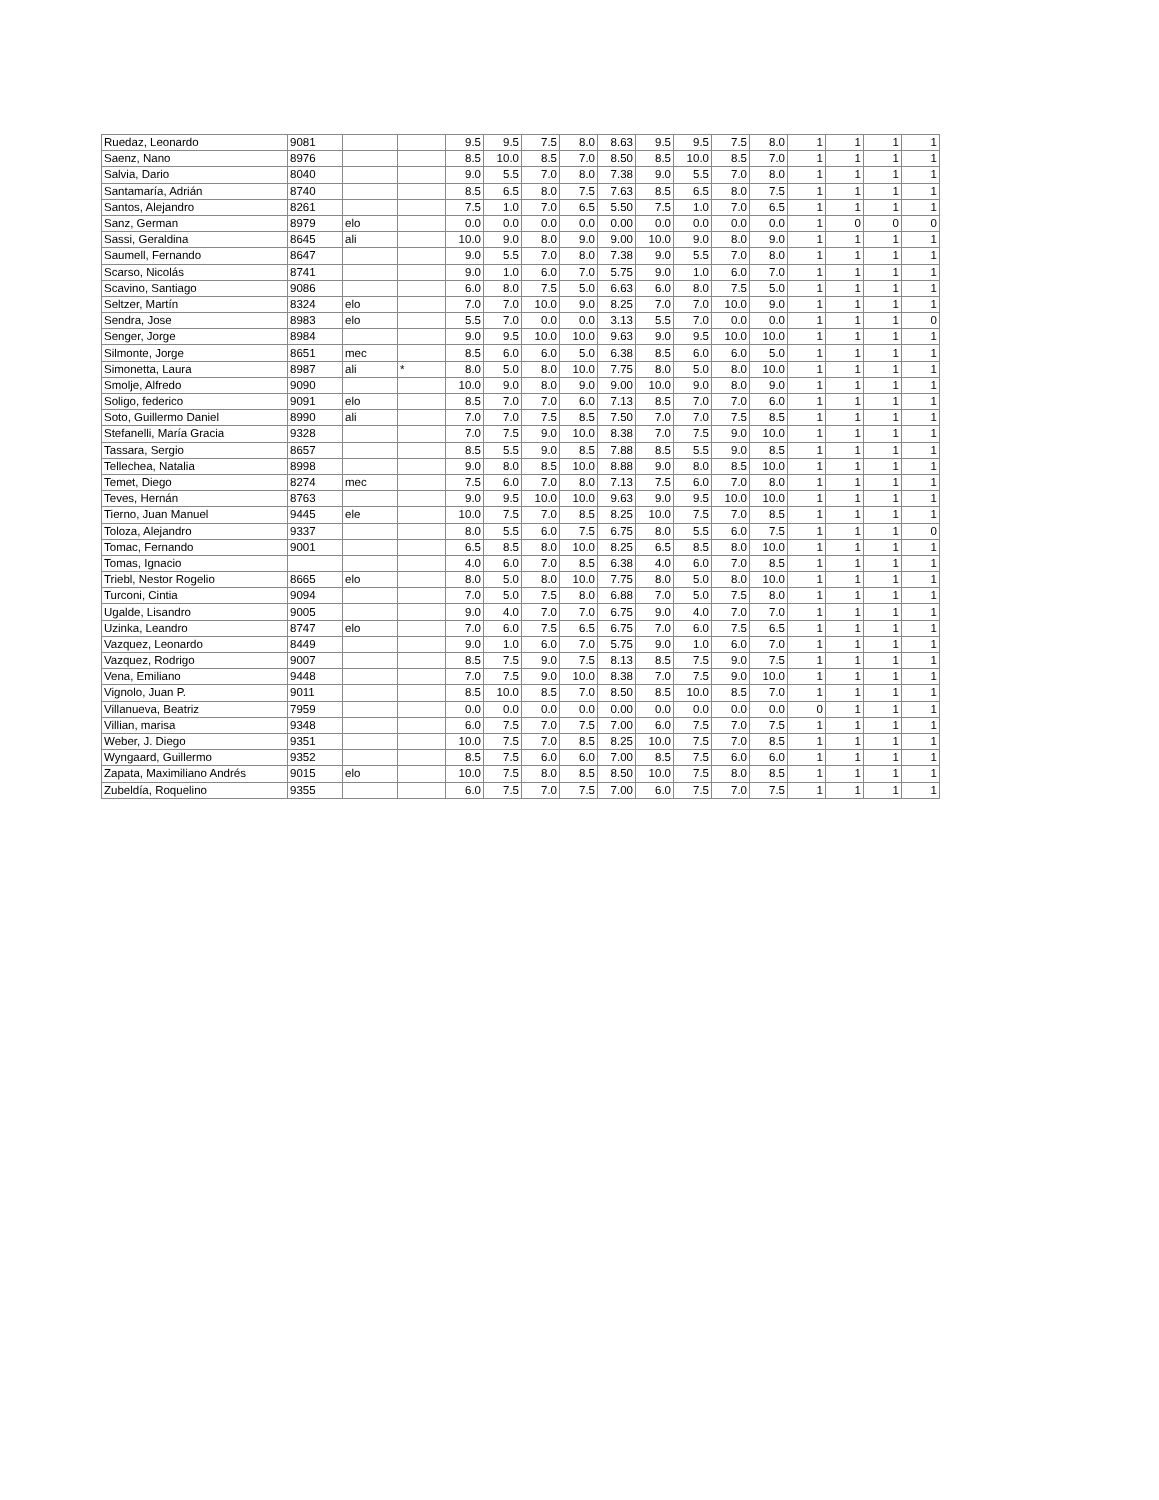| Ruedaz, Leonardo | 9081 | | | 9.5 | 9.5 | 7.5 | 8.0 | 8.63 | 9.5 | 9.5 | 7.5 | 8.0 | 1 | 1 | 1 | 1 |
| Saenz, Nano | 8976 | | | 8.5 | 10.0 | 8.5 | 7.0 | 8.50 | 8.5 | 10.0 | 8.5 | 7.0 | 1 | 1 | 1 | 1 |
| Salvia, Dario | 8040 | | | 9.0 | 5.5 | 7.0 | 8.0 | 7.38 | 9.0 | 5.5 | 7.0 | 8.0 | 1 | 1 | 1 | 1 |
| Santamaría, Adrián | 8740 | | | 8.5 | 6.5 | 8.0 | 7.5 | 7.63 | 8.5 | 6.5 | 8.0 | 7.5 | 1 | 1 | 1 | 1 |
| Santos, Alejandro | 8261 | | | 7.5 | 1.0 | 7.0 | 6.5 | 5.50 | 7.5 | 1.0 | 7.0 | 6.5 | 1 | 1 | 1 | 1 |
| Sanz, German | 8979 | elo | | 0.0 | 0.0 | 0.0 | 0.0 | 0.00 | 0.0 | 0.0 | 0.0 | 0.0 | 1 | 0 | 0 | 0 |
| Sassi, Geraldina | 8645 | ali | | 10.0 | 9.0 | 8.0 | 9.0 | 9.00 | 10.0 | 9.0 | 8.0 | 9.0 | 1 | 1 | 1 | 1 |
| Saumell, Fernando | 8647 | | | 9.0 | 5.5 | 7.0 | 8.0 | 7.38 | 9.0 | 5.5 | 7.0 | 8.0 | 1 | 1 | 1 | 1 |
| Scarso, Nicolás | 8741 | | | 9.0 | 1.0 | 6.0 | 7.0 | 5.75 | 9.0 | 1.0 | 6.0 | 7.0 | 1 | 1 | 1 | 1 |
| Scavino, Santiago | 9086 | | | 6.0 | 8.0 | 7.5 | 5.0 | 6.63 | 6.0 | 8.0 | 7.5 | 5.0 | 1 | 1 | 1 | 1 |
| Seltzer, Martín | 8324 | elo | | 7.0 | 7.0 | 10.0 | 9.0 | 8.25 | 7.0 | 7.0 | 10.0 | 9.0 | 1 | 1 | 1 | 1 |
| Sendra, Jose | 8983 | elo | | 5.5 | 7.0 | 0.0 | 0.0 | 3.13 | 5.5 | 7.0 | 0.0 | 0.0 | 1 | 1 | 1 | 0 |
| Senger, Jorge | 8984 | | | 9.0 | 9.5 | 10.0 | 10.0 | 9.63 | 9.0 | 9.5 | 10.0 | 10.0 | 1 | 1 | 1 | 1 |
| Silmonte, Jorge | 8651 | mec | | 8.5 | 6.0 | 6.0 | 5.0 | 6.38 | 8.5 | 6.0 | 6.0 | 5.0 | 1 | 1 | 1 | 1 |
| Simonetta, Laura | 8987 | ali | * | 8.0 | 5.0 | 8.0 | 10.0 | 7.75 | 8.0 | 5.0 | 8.0 | 10.0 | 1 | 1 | 1 | 1 |
| Smolje, Alfredo | 9090 | | | 10.0 | 9.0 | 8.0 | 9.0 | 9.00 | 10.0 | 9.0 | 8.0 | 9.0 | 1 | 1 | 1 | 1 |
| Soligo, federico | 9091 | elo | | 8.5 | 7.0 | 7.0 | 6.0 | 7.13 | 8.5 | 7.0 | 7.0 | 6.0 | 1 | 1 | 1 | 1 |
| Soto, Guillermo Daniel | 8990 | ali | | 7.0 | 7.0 | 7.5 | 8.5 | 7.50 | 7.0 | 7.0 | 7.5 | 8.5 | 1 | 1 | 1 | 1 |
| Stefanelli, María Gracia | 9328 | | | 7.0 | 7.5 | 9.0 | 10.0 | 8.38 | 7.0 | 7.5 | 9.0 | 10.0 | 1 | 1 | 1 | 1 |
| Tassara, Sergio | 8657 | | | 8.5 | 5.5 | 9.0 | 8.5 | 7.88 | 8.5 | 5.5 | 9.0 | 8.5 | 1 | 1 | 1 | 1 |
| Tellechea, Natalia | 8998 | | | 9.0 | 8.0 | 8.5 | 10.0 | 8.88 | 9.0 | 8.0 | 8.5 | 10.0 | 1 | 1 | 1 | 1 |
| Temet, Diego | 8274 | mec | | 7.5 | 6.0 | 7.0 | 8.0 | 7.13 | 7.5 | 6.0 | 7.0 | 8.0 | 1 | 1 | 1 | 1 |
| Teves, Hernán | 8763 | | | 9.0 | 9.5 | 10.0 | 10.0 | 9.63 | 9.0 | 9.5 | 10.0 | 10.0 | 1 | 1 | 1 | 1 |
| Tierno, Juan Manuel | 9445 | ele | | 10.0 | 7.5 | 7.0 | 8.5 | 8.25 | 10.0 | 7.5 | 7.0 | 8.5 | 1 | 1 | 1 | 1 |
| Toloza, Alejandro | 9337 | | | 8.0 | 5.5 | 6.0 | 7.5 | 6.75 | 8.0 | 5.5 | 6.0 | 7.5 | 1 | 1 | 1 | 0 |
| Tomac, Fernando | 9001 | | | 6.5 | 8.5 | 8.0 | 10.0 | 8.25 | 6.5 | 8.5 | 8.0 | 10.0 | 1 | 1 | 1 | 1 |
| Tomas, Ignacio | | | | 4.0 | 6.0 | 7.0 | 8.5 | 6.38 | 4.0 | 6.0 | 7.0 | 8.5 | 1 | 1 | 1 | 1 |
| Triebl, Nestor Rogelio | 8665 | elo | | 8.0 | 5.0 | 8.0 | 10.0 | 7.75 | 8.0 | 5.0 | 8.0 | 10.0 | 1 | 1 | 1 | 1 |
| Turconi, Cintia | 9094 | | | 7.0 | 5.0 | 7.5 | 8.0 | 6.88 | 7.0 | 5.0 | 7.5 | 8.0 | 1 | 1 | 1 | 1 |
| Ugalde, Lisandro | 9005 | | | 9.0 | 4.0 | 7.0 | 7.0 | 6.75 | 9.0 | 4.0 | 7.0 | 7.0 | 1 | 1 | 1 | 1 |
| Uzinka, Leandro | 8747 | elo | | 7.0 | 6.0 | 7.5 | 6.5 | 6.75 | 7.0 | 6.0 | 7.5 | 6.5 | 1 | 1 | 1 | 1 |
| Vazquez, Leonardo | 8449 | | | 9.0 | 1.0 | 6.0 | 7.0 | 5.75 | 9.0 | 1.0 | 6.0 | 7.0 | 1 | 1 | 1 | 1 |
| Vazquez, Rodrigo | 9007 | | | 8.5 | 7.5 | 9.0 | 7.5 | 8.13 | 8.5 | 7.5 | 9.0 | 7.5 | 1 | 1 | 1 | 1 |
| Vena, Emiliano | 9448 | | | 7.0 | 7.5 | 9.0 | 10.0 | 8.38 | 7.0 | 7.5 | 9.0 | 10.0 | 1 | 1 | 1 | 1 |
| Vignolo, Juan P. | 9011 | | | 8.5 | 10.0 | 8.5 | 7.0 | 8.50 | 8.5 | 10.0 | 8.5 | 7.0 | 1 | 1 | 1 | 1 |
| Villanueva, Beatriz | 7959 | | | 0.0 | 0.0 | 0.0 | 0.0 | 0.00 | 0.0 | 0.0 | 0.0 | 0.0 | 0 | 1 | 1 | 1 |
| Villian, marisa | 9348 | | | 6.0 | 7.5 | 7.0 | 7.5 | 7.00 | 6.0 | 7.5 | 7.0 | 7.5 | 1 | 1 | 1 | 1 |
| Weber, J. Diego | 9351 | | | 10.0 | 7.5 | 7.0 | 8.5 | 8.25 | 10.0 | 7.5 | 7.0 | 8.5 | 1 | 1 | 1 | 1 |
| Wyngaard, Guillermo | 9352 | | | 8.5 | 7.5 | 6.0 | 6.0 | 7.00 | 8.5 | 7.5 | 6.0 | 6.0 | 1 | 1 | 1 | 1 |
| Zapata, Maximiliano Andrés | 9015 | elo | | 10.0 | 7.5 | 8.0 | 8.5 | 8.50 | 10.0 | 7.5 | 8.0 | 8.5 | 1 | 1 | 1 | 1 |
| Zubeldía, Roquelino | 9355 | | | 6.0 | 7.5 | 7.0 | 7.5 | 7.00 | 6.0 | 7.5 | 7.0 | 7.5 | 1 | 1 | 1 | 1 |